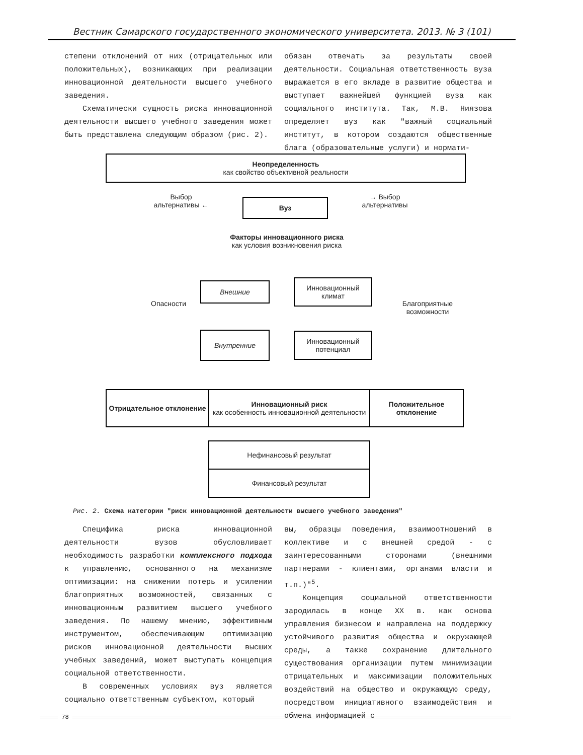Вестник Самарского государственного экономического университета. 2013. № 3 (101)
степени отклонений от них (отрицательных или положительных), возникающих при реализации инновационной деятельности высшего учебного заведения.
Схематически сущность риска инновационной деятельности высшего учебного заведения может быть представлена следующим образом (рис. 2).
обязан отвечать за результаты своей деятельности. Социальная ответственность вуза выражается в его вкладе в развитие общества и выступает важнейшей функцией вуза как социального института. Так, М.В. Ниязова определяет вуз как "важный социальный институт, в котором создаются общественные блага (образовательные услуги) и нормати-
Неопределенность
как свойство объективной реальности
Выбор альтернативы ←
Вуз
→ Выбор альтернативы
Факторы инновационного риска
как условия возникновения риска
Опасности
Внешние
Инновационный климат
Внутренние
Инновационный потенциал
Благоприятные возможности
Отрицательное отклонение
Инновационный риск
как особенность инновационной деятельности
Положительное отклонение
Нефинансовый результат
Финансовый результат
Рис. 2. Схема категории "риск инновационной деятельности высшего учебного заведения"
Специфика риска инновационной деятельности вузов обусловливает необходимость разработки комплексного подхода к управлению, основанного на механизме оптимизации: на снижении потерь и усилении благоприятных возможностей, связанных с инновационным развитием высшего учебного заведения. По нашему мнению, эффективным инструментом, обеспечивающим оптимизацию рисков инновационной деятельности высших учебных заведений, может выступать концепция социальной ответственности.
В современных условиях вуз является социально ответственным субъектом, который
вы, образцы поведения, взаимоотношений в коллективе и с внешней средой - с заинтересованными сторонами (внешними партнерами - клиентами, органами власти и т.п.)"<sup>5</sup>.
Концепция социальной ответственности зародилась в конце XX в. как основа управления бизнесом и направлена на поддержку устойчивого развития общества и окружающей среды, а также сохранение длительного существования организации путем минимизации отрицательных и максимизации положительных воздействий на общество и окружающую среду, посредством инициативного взаимодействия и обмена информацией с
78